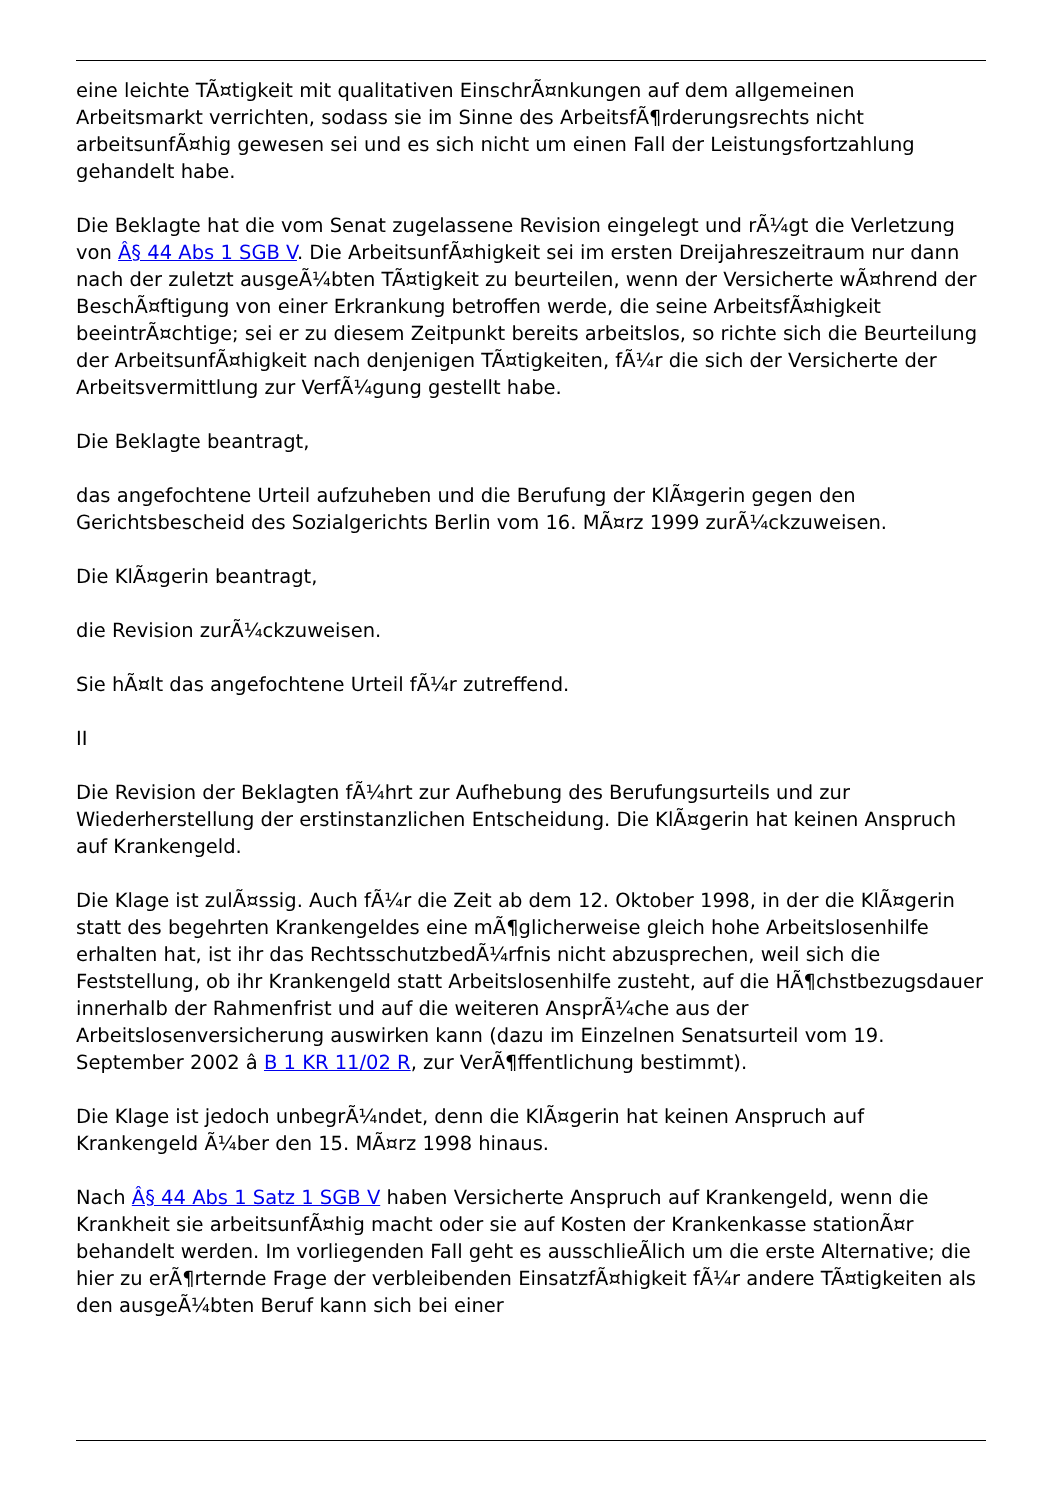eine leichte TÃ¤tigkeit mit qualitativen EinschrÃ¤nkungen auf dem allgemeinen Arbeitsmarkt verrichten, sodass sie im Sinne des ArbeitsfÃ¶rderungsrechts nicht arbeitsunfÃ¤hig gewesen sei und es sich nicht um einen Fall der Leistungsfortzahlung gehandelt habe.
Die Beklagte hat die vom Senat zugelassene Revision eingelegt und rÃ¼gt die Verletzung von Â§ 44 Abs 1 SGB V. Die ArbeitsunfÃ¤higkeit sei im ersten Dreijahreszeitraum nur dann nach der zuletzt ausgeÃ¼bten TÃ¤tigkeit zu beurteilen, wenn der Versicherte wÃ¤hrend der BeschÃ¤ftigung von einer Erkrankung betroffen werde, die seine ArbeitsfÃ¤higkeit beeintrÃ¤chtige; sei er zu diesem Zeitpunkt bereits arbeitslos, so richte sich die Beurteilung der ArbeitsunfÃ¤higkeit nach denjenigen TÃ¤tigkeiten, fÃ¼r die sich der Versicherte der Arbeitsvermittlung zur VerfÃ¼gung gestellt habe.
Die Beklagte beantragt,
das angefochtene Urteil aufzuheben und die Berufung der KlÃ¤gerin gegen den Gerichtsbescheid des Sozialgerichts Berlin vom 16. MÃ¤rz 1999 zurÃ¼ckzuweisen.
Die KlÃ¤gerin beantragt,
die Revision zurÃ¼ckzuweisen.
Sie hÃ¤lt das angefochtene Urteil fÃ¼r zutreffend.
II
Die Revision der Beklagten fÃ¼hrt zur Aufhebung des Berufungsurteils und zur Wiederherstellung der erstinstanzlichen Entscheidung. Die KlÃ¤gerin hat keinen Anspruch auf Krankengeld.
Die Klage ist zulÃ¤ssig. Auch fÃ¼r die Zeit ab dem 12. Oktober 1998, in der die KlÃ¤gerin statt des begehrten Krankengeldes eine mÃ¶glicherweise gleich hohe Arbeitslosenhilfe erhalten hat, ist ihr das RechtsschutzbedÃ¼rfnis nicht abzusprechen, weil sich die Feststellung, ob ihr Krankengeld statt Arbeitslosenhilfe zusteht, auf die HÃ¶chstbezugsdauer innerhalb der Rahmenfrist und auf die weiteren AnsprÃ¼che aus der Arbeitslosenversicherung auswirken kann (dazu im Einzelnen Senatsurteil vom 19. September 2002 â B 1 KR 11/02 R, zur VerÃ¶ffentlichung bestimmt).
Die Klage ist jedoch unbegrÃ¼ndet, denn die KlÃ¤gerin hat keinen Anspruch auf Krankengeld Ã¼ber den 15. MÃ¤rz 1998 hinaus.
Nach Â§ 44 Abs 1 Satz 1 SGB V haben Versicherte Anspruch auf Krankengeld, wenn die Krankheit sie arbeitsunfÃ¤hig macht oder sie auf Kosten der Krankenkasse stationÃ¤r behandelt werden. Im vorliegenden Fall geht es ausschlieÃlich um die erste Alternative; die hier zu erÃ¶rternde Frage der verbleibenden EinsatzfÃ¤higkeit fÃ¼r andere TÃ¤tigkeiten als den ausgeÃ¼bten Beruf kann sich bei einer